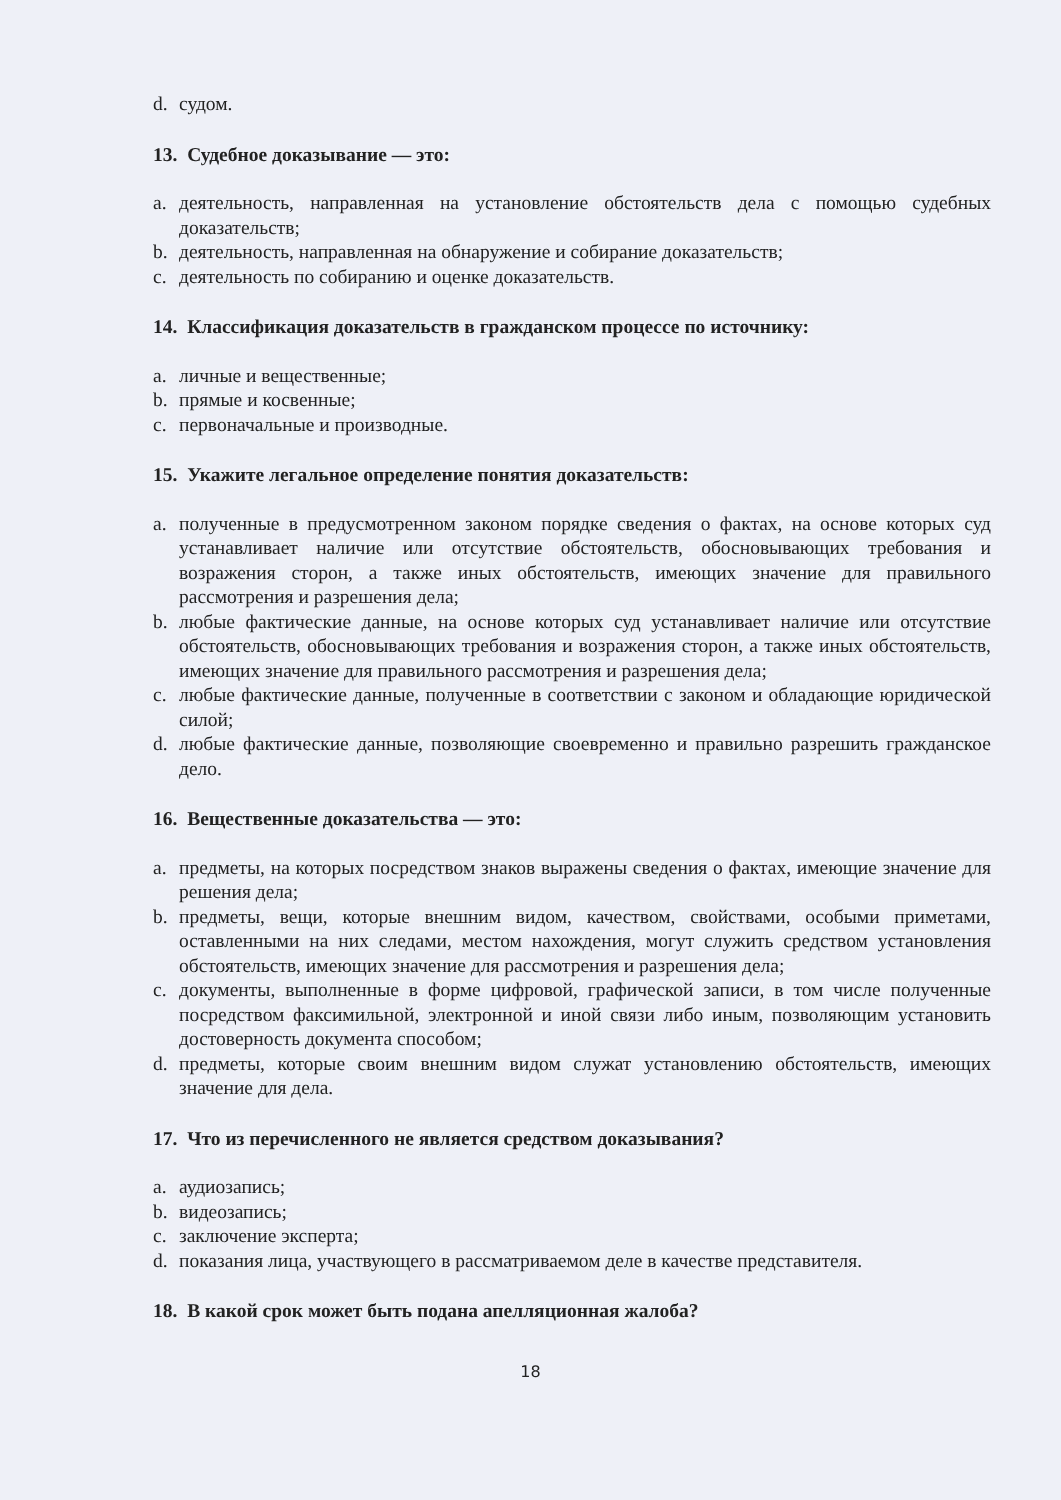d. судом.
13. Судебное доказывание — это:
a. деятельность, направленная на установление обстоятельств дела с помощью судебных доказательств;
b. деятельность, направленная на обнаружение и собирание доказательств;
c. деятельность по собиранию и оценке доказательств.
14. Классификация доказательств в гражданском процессе по источнику:
a. личные и вещественные;
b. прямые и косвенные;
c. первоначальные и производные.
15. Укажите легальное определение понятия доказательств:
a. полученные в предусмотренном законом порядке сведения о фактах, на основе которых суд устанавливает наличие или отсутствие обстоятельств, обосновывающих требования и возражения сторон, а также иных обстоятельств, имеющих значение для правильного рассмотрения и разрешения дела;
b. любые фактические данные, на основе которых суд устанавливает наличие или отсутствие обстоятельств, обосновывающих требования и возражения сторон, а также иных обстоятельств, имеющих значение для правильного рассмотрения и разрешения дела;
c. любые фактические данные, полученные в соответствии с законом и обладающие юридической силой;
d. любые фактические данные, позволяющие своевременно и правильно разрешить гражданское дело.
16. Вещественные доказательства — это:
a. предметы, на которых посредством знаков выражены сведения о фактах, имеющие значение для решения дела;
b. предметы, вещи, которые внешним видом, качеством, свойствами, особыми приметами, оставленными на них следами, местом нахождения, могут служить средством установления обстоятельств, имеющих значение для рассмотрения и разрешения дела;
c. документы, выполненные в форме цифровой, графической записи, в том числе полученные посредством факсимильной, электронной и иной связи либо иным, позволяющим установить достоверность документа способом;
d. предметы, которые своим внешним видом служат установлению обстоятельств, имеющих значение для дела.
17. Что из перечисленного не является средством доказывания?
a. аудиозапись;
b. видеозапись;
c. заключение эксперта;
d. показания лица, участвующего в рассматриваемом деле в качестве представителя.
18. В какой срок может быть подана апелляционная жалоба?
18